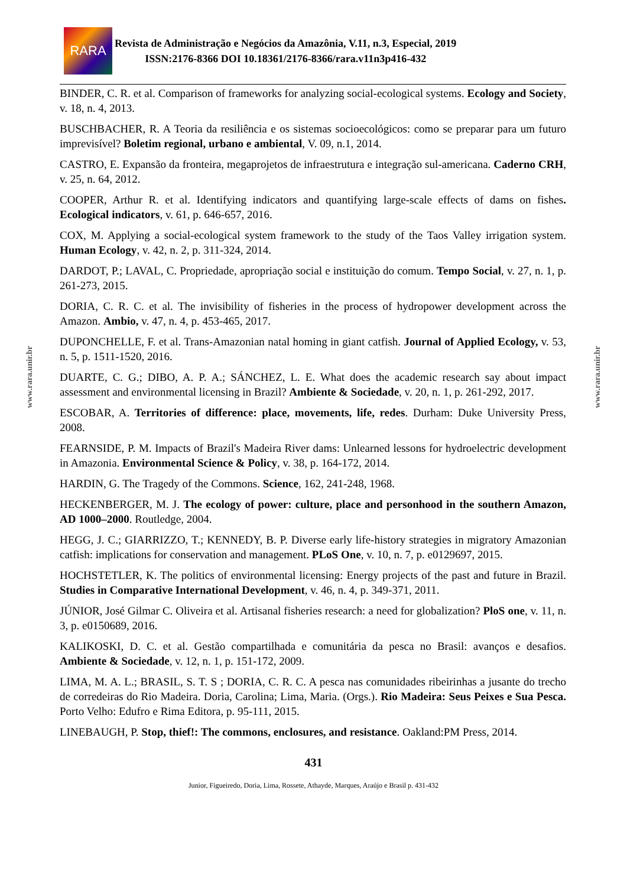www.rara.unir.br
www.rara.unir.br
RARA
Revista de Administração e Negócios da Amazônia, V.11, n.3, Especial, 2019
ISSN:2176-8366 DOI 10.18361/2176-8366/rara.v11n3p416-432
BINDER, C. R. et al. Comparison of frameworks for analyzing social-ecological systems. Ecology and Society, v. 18, n. 4, 2013.
BUSCHBACHER, R. A Teoria da resiliência e os sistemas socioecológicos: como se preparar para um futuro imprevisível? Boletim regional, urbano e ambiental, V. 09, n.1, 2014.
CASTRO, E. Expansão da fronteira, megaprojetos de infraestrutura e integração sul-americana. Caderno CRH, v. 25, n. 64, 2012.
COOPER, Arthur R. et al. Identifying indicators and quantifying large-scale effects of dams on fishes. Ecological indicators, v. 61, p. 646-657, 2016.
COX, M. Applying a social-ecological system framework to the study of the Taos Valley irrigation system. Human Ecology, v. 42, n. 2, p. 311-324, 2014.
DARDOT, P.; LAVAL, C. Propriedade, apropriação social e instituição do comum. Tempo Social, v. 27, n. 1, p. 261-273, 2015.
DORIA, C. R. C. et al. The invisibility of fisheries in the process of hydropower development across the Amazon. Ambio, v. 47, n. 4, p. 453-465, 2017.
DUPONCHELLE, F. et al. Trans-Amazonian natal homing in giant catfish. Journal of Applied Ecology, v. 53, n. 5, p. 1511-1520, 2016.
DUARTE, C. G.; DIBO, A. P. A.; SÁNCHEZ, L. E. What does the academic research say about impact assessment and environmental licensing in Brazil? Ambiente & Sociedade, v. 20, n. 1, p. 261-292, 2017.
ESCOBAR, A. Territories of difference: place, movements, life, redes. Durham: Duke University Press, 2008.
FEARNSIDE, P. M. Impacts of Brazil's Madeira River dams: Unlearned lessons for hydroelectric development in Amazonia. Environmental Science & Policy, v. 38, p. 164-172, 2014.
HARDIN, G. The Tragedy of the Commons. Science, 162, 241-248, 1968.
HECKENBERGER, M. J. The ecology of power: culture, place and personhood in the southern Amazon, AD 1000–2000. Routledge, 2004.
HEGG, J. C.; GIARRIZZO, T.; KENNEDY, B. P. Diverse early life-history strategies in migratory Amazonian catfish: implications for conservation and management. PLoS One, v. 10, n. 7, p. e0129697, 2015.
HOCHSTETLER, K. The politics of environmental licensing: Energy projects of the past and future in Brazil. Studies in Comparative International Development, v. 46, n. 4, p. 349-371, 2011.
JÚNIOR, José Gilmar C. Oliveira et al. Artisanal fisheries research: a need for globalization? PloS one, v. 11, n. 3, p. e0150689, 2016.
KALIKOSKI, D. C. et al. Gestão compartilhada e comunitária da pesca no Brasil: avanços e desafios. Ambiente & Sociedade, v. 12, n. 1, p. 151-172, 2009.
LIMA, M. A. L.; BRASIL, S. T. S ; DORIA, C. R. C. A pesca nas comunidades ribeirinhas a jusante do trecho de corredeiras do Rio Madeira. Doria, Carolina; Lima, Maria. (Orgs.). Rio Madeira: Seus Peixes e Sua Pesca. Porto Velho: Edufro e Rima Editora, p. 95-111, 2015.
LINEBAUGH, P. Stop, thief!: The commons, enclosures, and resistance. Oakland:PM Press, 2014.
431
Junior, Figueiredo, Doria, Lima, Rossete, Athayde, Marques, Araújo e Brasil p. 431-432